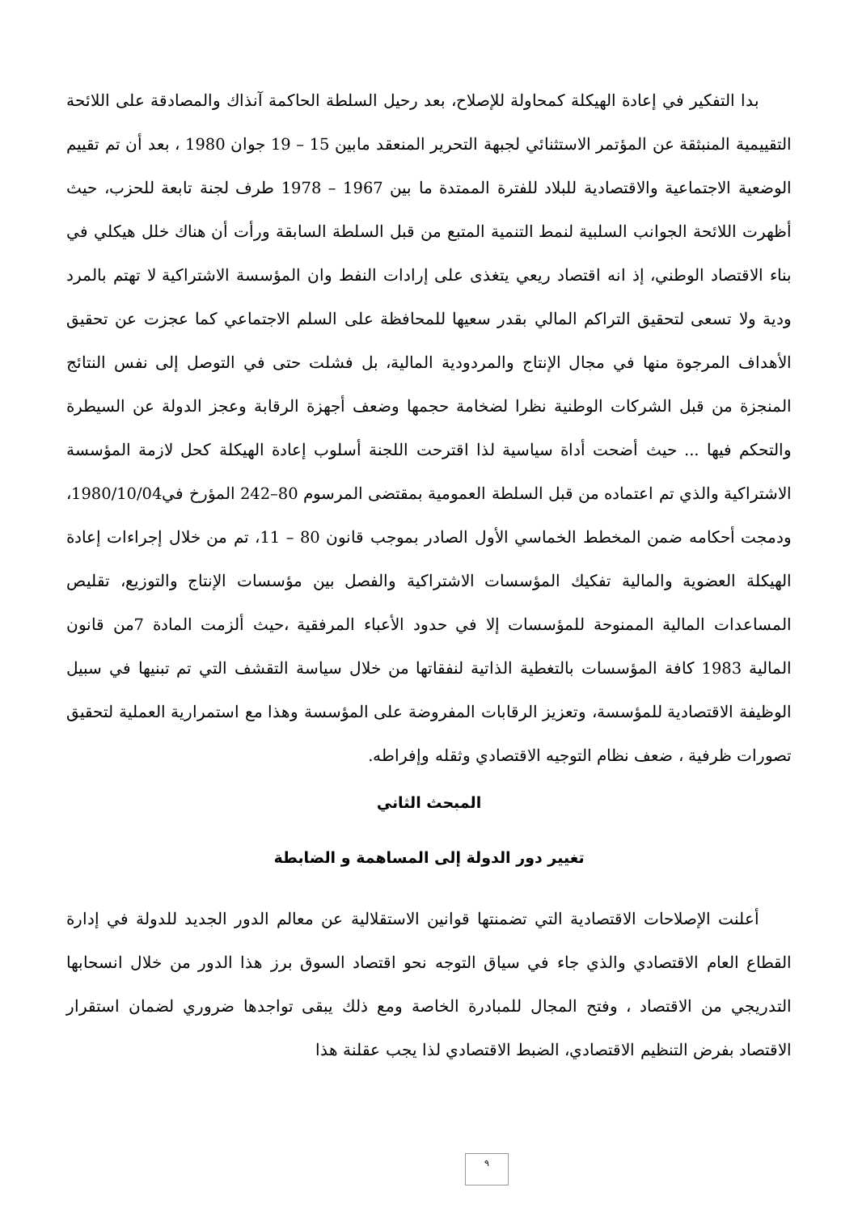بدا التفكير في إعادة الهيكلة كمحاولة للإصلاح، بعد رحيل السلطة الحاكمة آنذاك والمصادقة على اللائحة التقييمية المنبثقة عن المؤتمر الاستثنائي لجبهة التحرير المنعقد مابين 15 – 19 جوان 1980 ، بعد أن تم تقييم الوضعية الاجتماعية والاقتصادية للبلاد للفترة الممتدة ما بين 1967 – 1978 طرف لجنة تابعة للحزب، حيث أظهرت اللائحة الجوانب السلبية لنمط التنمية المتبع من قبل السلطة السابقة ورأت أن هناك خلل هيكلي في بناء الاقتصاد الوطني، إذ انه اقتصاد ريعي يتغذى على إرادات النفط وان المؤسسة الاشتراكية لا تهتم بالمرد ودية ولا تسعى لتحقيق التراكم المالي بقدر سعيها للمحافظة على السلم الاجتماعي كما عجزت عن تحقيق الأهداف المرجوة منها في مجال الإنتاج والمردودية المالية، بل فشلت حتى في التوصل إلى نفس النتائج المنجزة من قبل الشركات الوطنية نظرا لضخامة حجمها وضعف أجهزة الرقابة وعجز الدولة عن السيطرة والتحكم فيها ... حيث أضحت أداة سياسية لذا اقترحت اللجنة أسلوب إعادة الهيكلة كحل لازمة المؤسسة الاشتراكية والذي تم اعتماده من قبل السلطة العمومية بمقتضى المرسوم 80–242 المؤرخ في1980/10/04، ودمجت أحكامه ضمن المخطط الخماسي الأول الصادر بموجب قانون 80 – 11، تم من خلال إجراءات إعادة الهيكلة العضوية والمالية تفكيك المؤسسات الاشتراكية والفصل بين مؤسسات الإنتاج والتوزيع، تقليص المساعدات المالية الممنوحة للمؤسسات إلا في حدود الأعباء المرفقية ،حيث ألزمت المادة 7من قانون المالية 1983 كافة المؤسسات بالتغطية الذاتية لنفقاتها من خلال سياسة التقشف التي تم تبنيها في سبيل الوظيفة الاقتصادية للمؤسسة، وتعزيز الرقابات المفروضة على المؤسسة وهذا مع استمرارية العملية لتحقيق تصورات ظرفية ، ضعف نظام التوجيه الاقتصادي وثقله وإفراطه.
المبحث الثاني
تغيير دور الدولة إلى المساهمة و الضابطة
أعلنت الإصلاحات الاقتصادية التي تضمنتها قوانين الاستقلالية عن معالم الدور الجديد للدولة في إدارة القطاع العام الاقتصادي والذي جاء في سياق التوجه نحو اقتصاد السوق برز هذا الدور من خلال انسحابها التدريجي من الاقتصاد ، وفتح المجال للمبادرة الخاصة ومع ذلك يبقى تواجدها ضروري لضمان استقرار الاقتصاد بفرض التنظيم الاقتصادي، الضبط الاقتصادي لذا يجب عقلنة هذا
٩